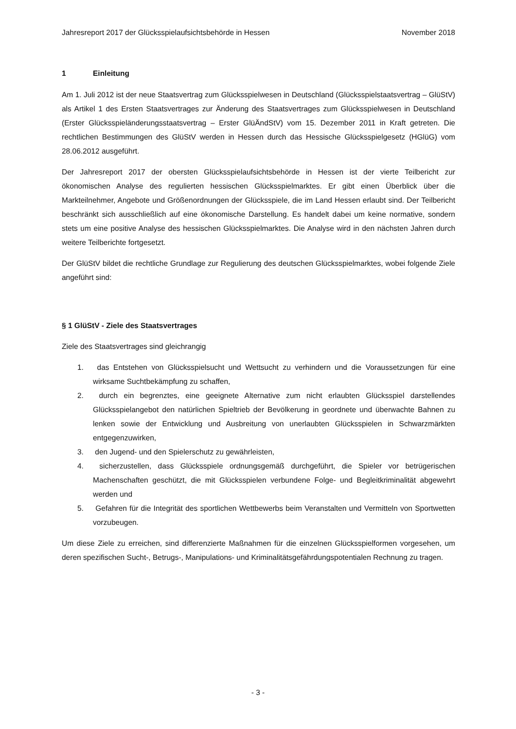Jahresreport 2017 der Glücksspielaufsichtsbehörde in Hessen November 2018
1 Einleitung
Am 1. Juli 2012 ist der neue Staatsvertrag zum Glücksspielwesen in Deutschland (Glücksspielstaatsvertrag – GlüStV) als Artikel 1 des Ersten Staatsvertrages zur Änderung des Staatsvertrages zum Glücksspielwesen in Deutschland (Erster Glücksspieländerungsstaatsvertrag – Erster GlüÄndStV) vom 15. Dezember 2011 in Kraft getreten. Die rechtlichen Bestimmungen des GlüStV werden in Hessen durch das Hessische Glücksspielgesetz (HGlüG) vom 28.06.2012 ausgeführt.
Der Jahresreport 2017 der obersten Glücksspielaufsichtsbehörde in Hessen ist der vierte Teilbericht zur ökonomischen Analyse des regulierten hessischen Glücksspielmarktes. Er gibt einen Überblick über die Markteilnehmer, Angebote und Größenordnungen der Glücksspiele, die im Land Hessen erlaubt sind. Der Teilbericht beschränkt sich ausschließlich auf eine ökonomische Darstellung. Es handelt dabei um keine normative, sondern stets um eine positive Analyse des hessischen Glücksspielmarktes. Die Analyse wird in den nächsten Jahren durch weitere Teilberichte fortgesetzt.
Der GlüStV bildet die rechtliche Grundlage zur Regulierung des deutschen Glücksspielmarktes, wobei folgende Ziele angeführt sind:
§ 1 GlüStV - Ziele des Staatsvertrages
Ziele des Staatsvertrages sind gleichrangig
1. das Entstehen von Glücksspielsucht und Wettsucht zu verhindern und die Voraussetzungen für eine wirksame Suchtbekämpfung zu schaffen,
2. durch ein begrenztes, eine geeignete Alternative zum nicht erlaubten Glücksspiel darstellendes Glücksspielangebot den natürlichen Spieltrieb der Bevölkerung in geordnete und überwachte Bahnen zu lenken sowie der Entwicklung und Ausbreitung von unerlaubten Glücksspielen in Schwarzmärkten entgegenzuwirken,
3. den Jugend- und den Spielerschutz zu gewährleisten,
4. sicherzustellen, dass Glücksspiele ordnungsgemäß durchgeführt, die Spieler vor betrügerischen Machenschaften geschützt, die mit Glücksspielen verbundene Folge- und Begleitkriminalität abgewehrt werden und
5. Gefahren für die Integrität des sportlichen Wettbewerbs beim Veranstalten und Vermitteln von Sportwetten vorzubeugen.
Um diese Ziele zu erreichen, sind differenzierte Maßnahmen für die einzelnen Glücksspielformen vorgesehen, um deren spezifischen Sucht-, Betrugs-, Manipulations- und Kriminalitätsgefährdungspotentialen Rechnung zu tragen.
- 3 -